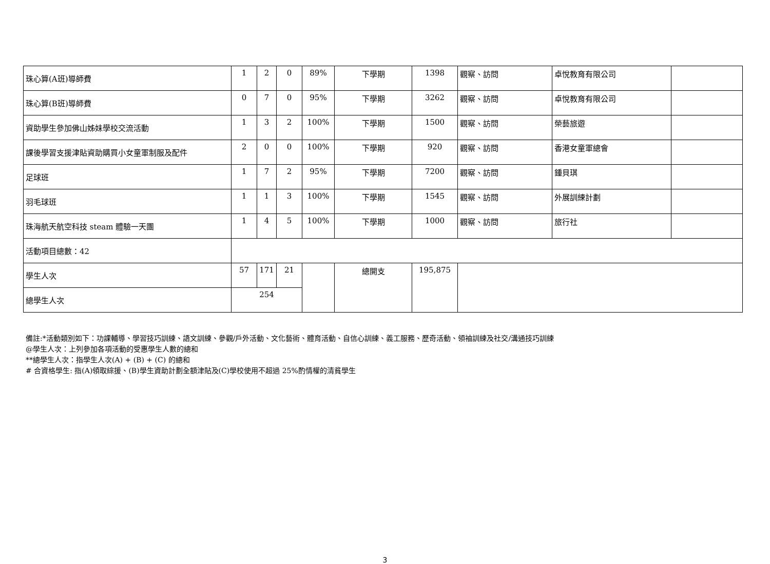| 珠心算(A班)導師費 | 1 | 2 | 0 | 89% | 下學期 | 1398 | 觀察、訪問 | 卓悅教育有限公司 | |
| 珠心算(B班)導師費 | 0 | 7 | 0 | 95% | 下學期 | 3262 | 觀察、訪問 | 卓悅教育有限公司 | |
| 資助學生參加佛山姊妹學校交流活動 | 1 | 3 | 2 | 100% | 下學期 | 1500 | 觀察、訪問 | 榮藝旅遊 | |
| 課後學習支援津貼資助購買小女童軍制服及配件 | 2 | 0 | 0 | 100% | 下學期 | 920 | 觀察、訪問 | 香港女童軍總會 | |
| 足球班 | 1 | 7 | 2 | 95% | 下學期 | 7200 | 觀察、訪問 | 鍾貝琪 | |
| 羽毛球班 | 1 | 1 | 3 | 100% | 下學期 | 1545 | 觀察、訪問 | 外展訓練計劃 | |
| 珠海航天航空科技 steam 體驗一天團 | 1 | 4 | 5 | 100% | 下學期 | 1000 | 觀察、訪問 | 旅行社 | |
| 活動項目總數：42 | | | | | | | | | |
| 學生人次 | 57 | 171 | 21 | | 總開支 | 195,875 | | | |
| 總學生人次 | 254 | | | | | | | | |
備註:*活動類別如下：功課輔導、學習技巧訓練、語文訓練、參觀/戶外活動、文化藝術、體育活動、自信心訓練、義工服務、歷奇活動、領袖訓練及社交/溝通技巧訓練
@學生人次：上列參加各項活動的受惠學生人數的總和
**總學生人次：指學生人次(A) + (B) + (C) 的總和
# 合資格學生: 指(A)領取綜援、(B)學生資助計劃全額津貼及(C)學校使用不超過 25%酌情權的清貧學生
3